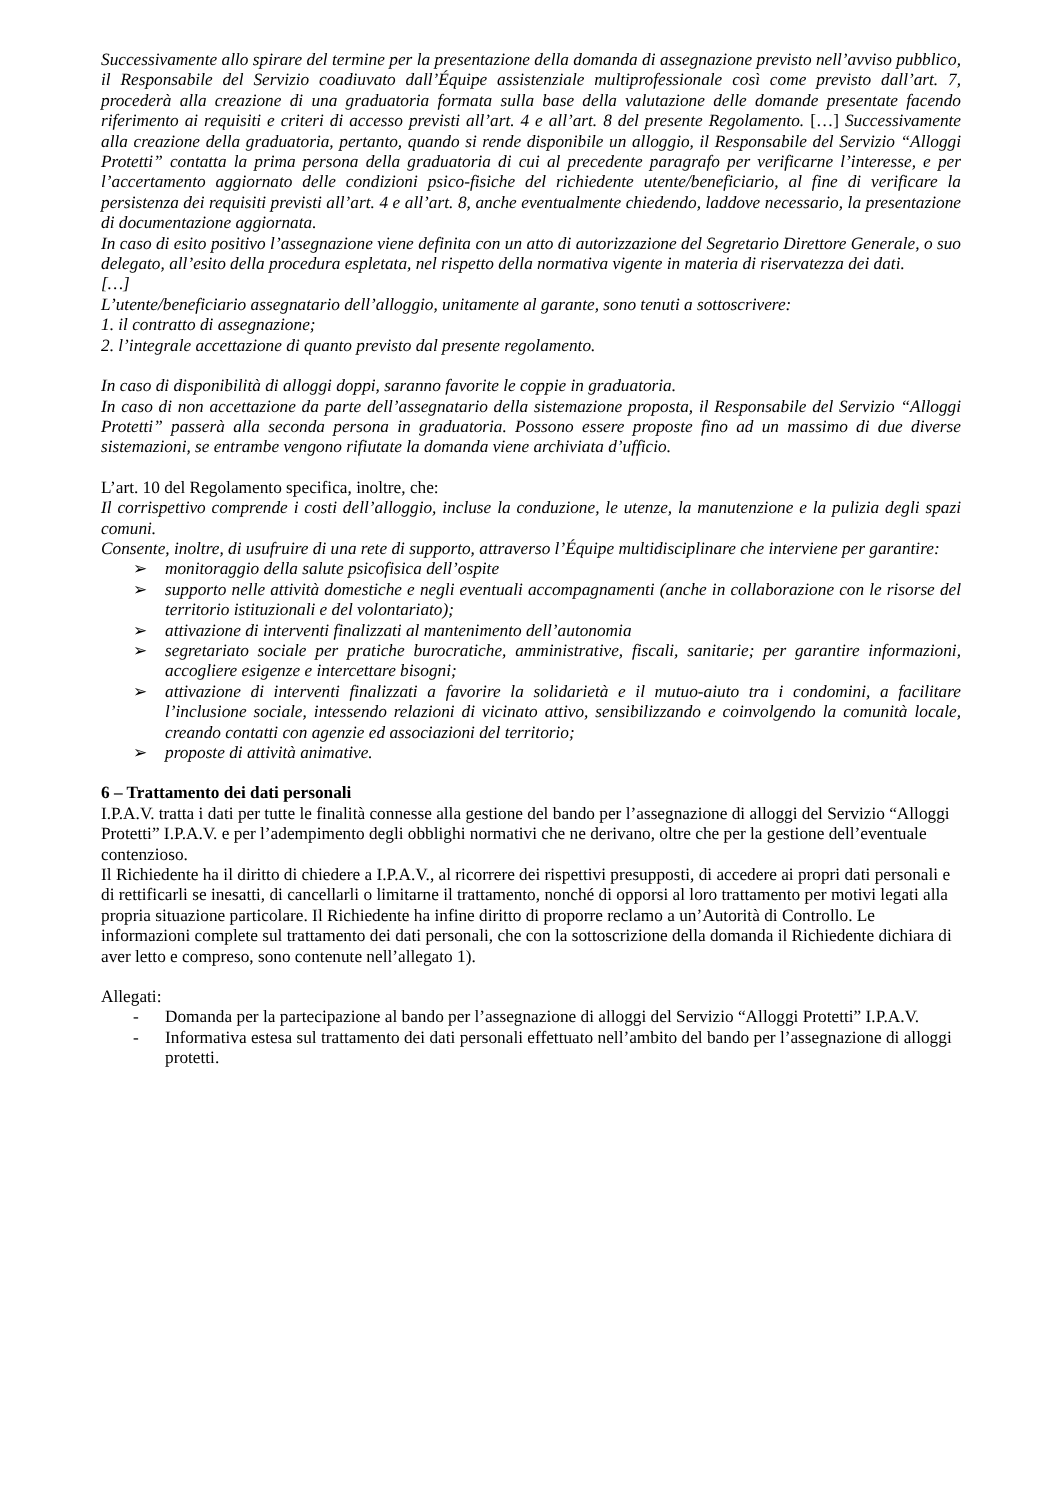Successivamente allo spirare del termine per la presentazione della domanda di assegnazione previsto nell’avviso pubblico, il Responsabile del Servizio coadiuvato dall’Équipe assistenziale multiprofessionale così come previsto dall’art. 7, procederà alla creazione di una graduatoria formata sulla base della valutazione delle domande presentate facendo riferimento ai requisiti e criteri di accesso previsti all’art. 4 e all’art. 8 del presente Regolamento. […] Successivamente alla creazione della graduatoria, pertanto, quando si rende disponibile un alloggio, il Responsabile del Servizio “Alloggi Protetti” contatta la prima persona della graduatoria di cui al precedente paragrafo per verificarne l’interesse, e per l’accertamento aggiornato delle condizioni psico-fisiche del richiedente utente/beneficiario, al fine di verificare la persistenza dei requisiti previsti all’art. 4 e all’art. 8, anche eventualmente chiedendo, laddove necessario, la presentazione di documentazione aggiornata.
In caso di esito positivo l’assegnazione viene definita con un atto di autorizzazione del Segretario Direttore Generale, o suo delegato, all’esito della procedura espletata, nel rispetto della normativa vigente in materia di riservatezza dei dati.
[…]
L’utente/beneficiario assegnatario dell’alloggio, unitamente al garante, sono tenuti a sottoscrivere:
1. il contratto di assegnazione;
2. l’integrale accettazione di quanto previsto dal presente regolamento.
In caso di disponibilità di alloggi doppi, saranno favorite le coppie in graduatoria.
In caso di non accettazione da parte dell’assegnatario della sistemazione proposta, il Responsabile del Servizio “Alloggi Protetti” passerà alla seconda persona in graduatoria. Possono essere proposte fino ad un massimo di due diverse sistemazioni, se entrambe vengono rifiutate la domanda viene archiviata d’ufficio.
L’art. 10 del Regolamento specifica, inoltre, che:
Il corrispettivo comprende i costi dell’alloggio, incluse la conduzione, le utenze, la manutenzione e la pulizia degli spazi comuni.
Consente, inoltre, di usufruire di una rete di supporto, attraverso l’Équipe multidisciplinare che interviene per garantire:
➢ monitoraggio della salute psicofisica dell’ospite
➢ supporto nelle attività domestiche e negli eventuali accompagnamenti (anche in collaborazione con le risorse del territorio istituzionali e del volontariato);
➢ attivazione di interventi finalizzati al mantenimento dell’autonomia
➢ segretariato sociale per pratiche burocratiche, amministrative, fiscali, sanitarie; per garantire informazioni, accogliere esigenze e intercettare bisogni;
➢ attivazione di interventi finalizzati a favorire la solidarietà e il mutuo-aiuto tra i condomini, a facilitare l’inclusione sociale, intessendo relazioni di vicinato attivo, sensibilizzando e coinvolgendo la comunità locale, creando contatti con agenzie ed associazioni del territorio;
➢ proposte di attività animative.
6 – Trattamento dei dati personali
I.P.A.V. tratta i dati per tutte le finalità connesse alla gestione del bando per l’assegnazione di alloggi del Servizio “Alloggi Protetti” I.P.A.V. e per l’adempimento degli obblighi normativi che ne derivano, oltre che per la gestione dell’eventuale contenzioso.
Il Richiedente ha il diritto di chiedere a I.P.A.V., al ricorrere dei rispettivi presupposti, di accedere ai propri dati personali e di rettificarli se inesatti, di cancellarli o limitarne il trattamento, nonché di opporsi al loro trattamento per motivi legati alla propria situazione particolare. Il Richiedente ha infine diritto di proporre reclamo a un’Autorità di Controllo. Le informazioni complete sul trattamento dei dati personali, che con la sottoscrizione della domanda il Richiedente dichiara di aver letto e compreso, sono contenute nell’allegato 1).
Allegati:
- Domanda per la partecipazione al bando per l’assegnazione di alloggi del Servizio “Alloggi Protetti” I.P.A.V.
- Informativa estesa sul trattamento dei dati personali effettuato nell’ambito del bando per l’assegnazione di alloggi protetti.